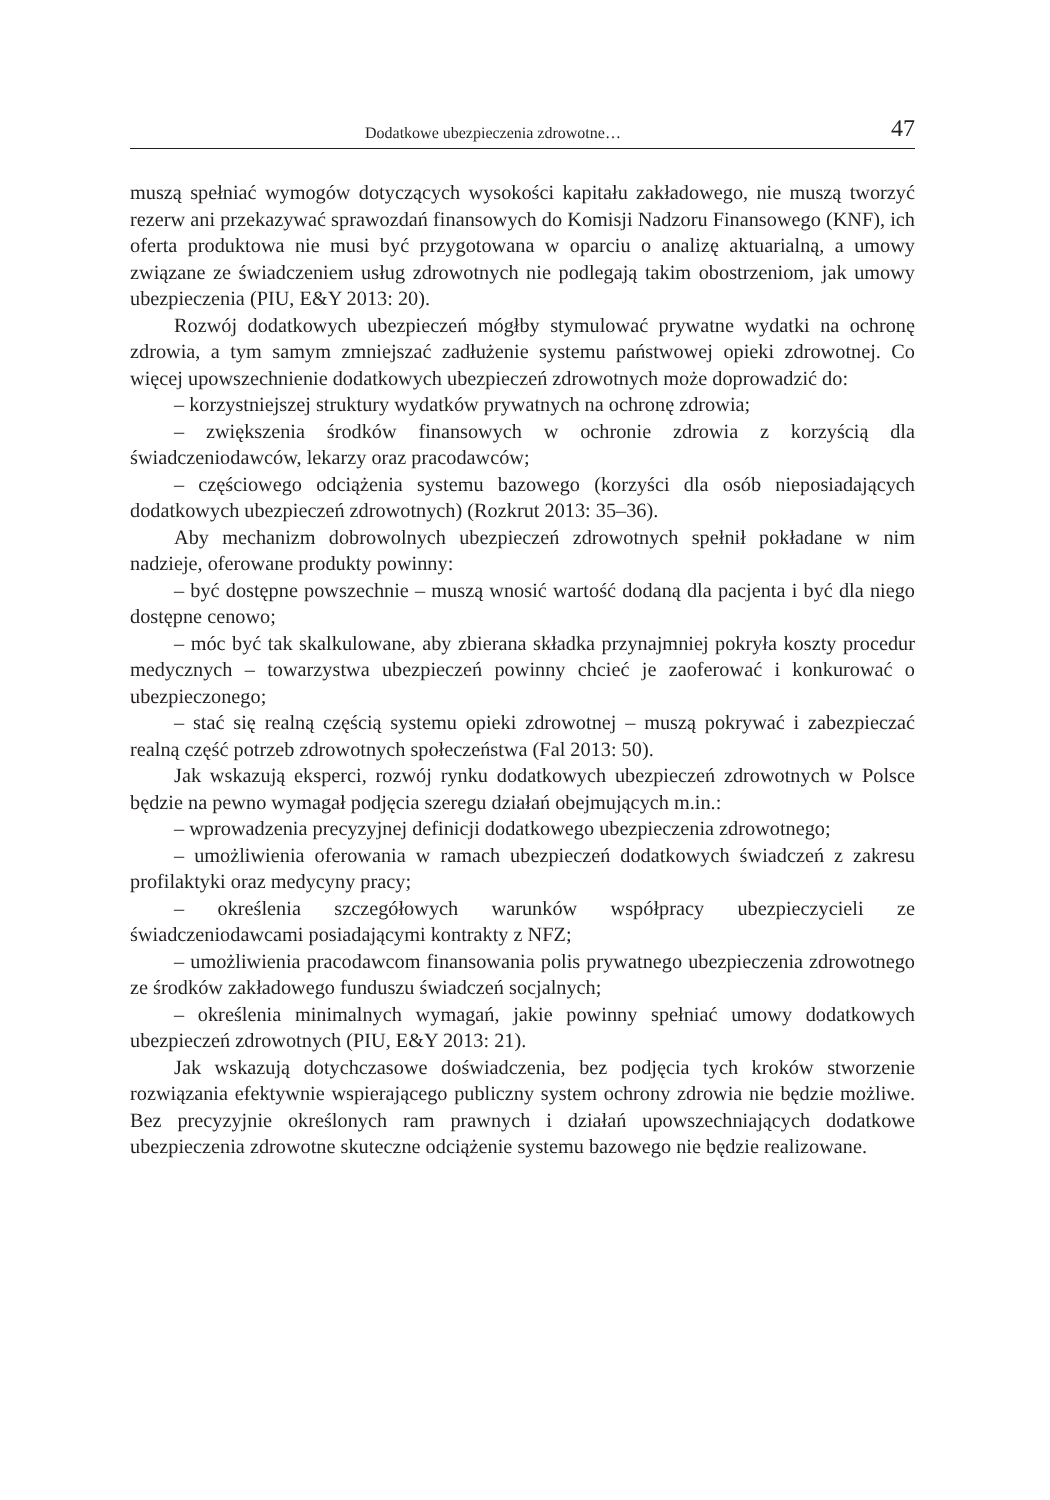Dodatkowe ubezpieczenia zdrowotne… 47
muszą spełniać wymogów dotyczących wysokości kapitału zakładowego, nie muszą tworzyć rezerw ani przekazywać sprawozdań finansowych do Komisji Nadzoru Finansowego (KNF), ich oferta produktowa nie musi być przygotowana w oparciu o analizę aktuarialną, a umowy związane ze świadczeniem usług zdrowotnych nie podlegają takim obostrzeniom, jak umowy ubezpieczenia (PIU, E&Y 2013: 20).
Rozwój dodatkowych ubezpieczeń mógłby stymulować prywatne wydatki na ochronę zdrowia, a tym samym zmniejszać zadłużenie systemu państwowej opieki zdrowotnej. Co więcej upowszechnienie dodatkowych ubezpieczeń zdrowotnych może doprowadzić do:
– korzystniejszej struktury wydatków prywatnych na ochronę zdrowia;
– zwiększenia środków finansowych w ochronie zdrowia z korzyścią dla świadczeniodawców, lekarzy oraz pracodawców;
– częściowego odciążenia systemu bazowego (korzyści dla osób nieposiadających dodatkowych ubezpieczeń zdrowotnych) (Rozkrut 2013: 35–36).
Aby mechanizm dobrowolnych ubezpieczeń zdrowotnych spełnił pokładane w nim nadzieje, oferowane produkty powinny:
– być dostępne powszechnie – muszą wnosić wartość dodaną dla pacjenta i być dla niego dostępne cenowo;
– móc być tak skalkulowane, aby zbierana składka przynajmniej pokryła koszty procedur medycznych – towarzystwa ubezpieczeń powinny chcieć je zaoferować i konkurować o ubezpieczonego;
– stać się realną częścią systemu opieki zdrowotnej – muszą pokrywać i zabezpieczać realną część potrzeb zdrowotnych społeczeństwa (Fal 2013: 50).
Jak wskazują eksperci, rozwój rynku dodatkowych ubezpieczeń zdrowotnych w Polsce będzie na pewno wymagał podjęcia szeregu działań obejmujących m.in.:
– wprowadzenia precyzyjnej definicji dodatkowego ubezpieczenia zdrowotnego;
– umożliwienia oferowania w ramach ubezpieczeń dodatkowych świadczeń z zakresu profilaktyki oraz medycyny pracy;
– określenia szczegółowych warunków współpracy ubezpieczycieli ze świadczeniodawcami posiadającymi kontrakty z NFZ;
– umożliwienia pracodawcom finansowania polis prywatnego ubezpieczenia zdrowotnego ze środków zakładowego funduszu świadczeń socjalnych;
– określenia minimalnych wymagań, jakie powinny spełniać umowy dodatkowych ubezpieczeń zdrowotnych (PIU, E&Y 2013: 21).
Jak wskazują dotychczasowe doświadczenia, bez podjęcia tych kroków stworzenie rozwiązania efektywnie wspierającego publiczny system ochrony zdrowia nie będzie możliwe. Bez precyzyjnie określonych ram prawnych i działań upowszechniających dodatkowe ubezpieczenia zdrowotne skuteczne odciążenie systemu bazowego nie będzie realizowane.